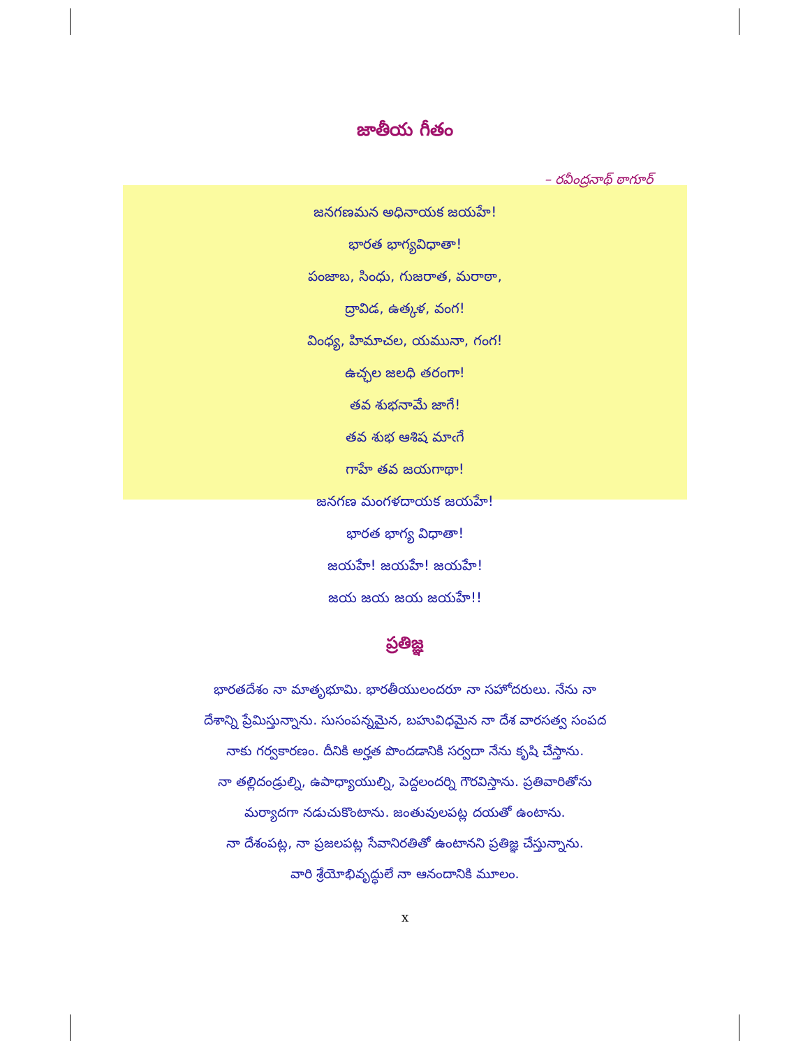జాతీయ గీతం
– రవీంద్రనాథ్ ఠాగూర్
జనగణమన అధినాయక జయహే!
భారత భాగ్యవిధాతా!
పంజాబ, సింధు, గుజరాత, మరాఠా,
ద్రావిడ, ఉత్కళ, వంగ!
వింధ్య, హిమాచల, యమునా, గంగ!
ఉచ్ఛల జలధి తరంగా!
తవ శుభనామే జాగే!
తవ శుభ ఆశిష మాఁగే
గాహే తవ జయగాథా!
జనగణ మంగళదాయక జయహే!
భారత భాగ్య విధాతా!
జయహే! జయహే! జయహే!
జయ జయ జయ జయహే!!
ప్రతిజ్ఞ
భారతదేశం నా మాతృభూమి. భారతీయులందరూ నా సహోదరులు. నేను నా
దేశాన్ని ప్రేమిస్తున్నాను. సుసంపన్నమైన, బహువిధమైన నా దేశ వారసత్వ సంపద
నాకు గర్వకారణం. దీనికి అర్హత పొందడానికి సర్వదా నేను కృషి చేస్తాను.
నా తల్లిదండ్రుల్ని, ఉపాధ్యాయుల్ని, పెద్దలందర్ని గౌరవిస్తాను. ప్రతివారితోను
మర్యాదగా నడుచుకొంటాను. జంతువులపట్ల దయతో ఉంటాను.
నా దేశంపట్ల, నా ప్రజలపట్ల సేవానిరతితో ఉంటానని ప్రతిజ్ఞ చేస్తున్నాను.
వారి శ్రేయోభివృద్ధులే నా ఆనందానికి మూలం.
x